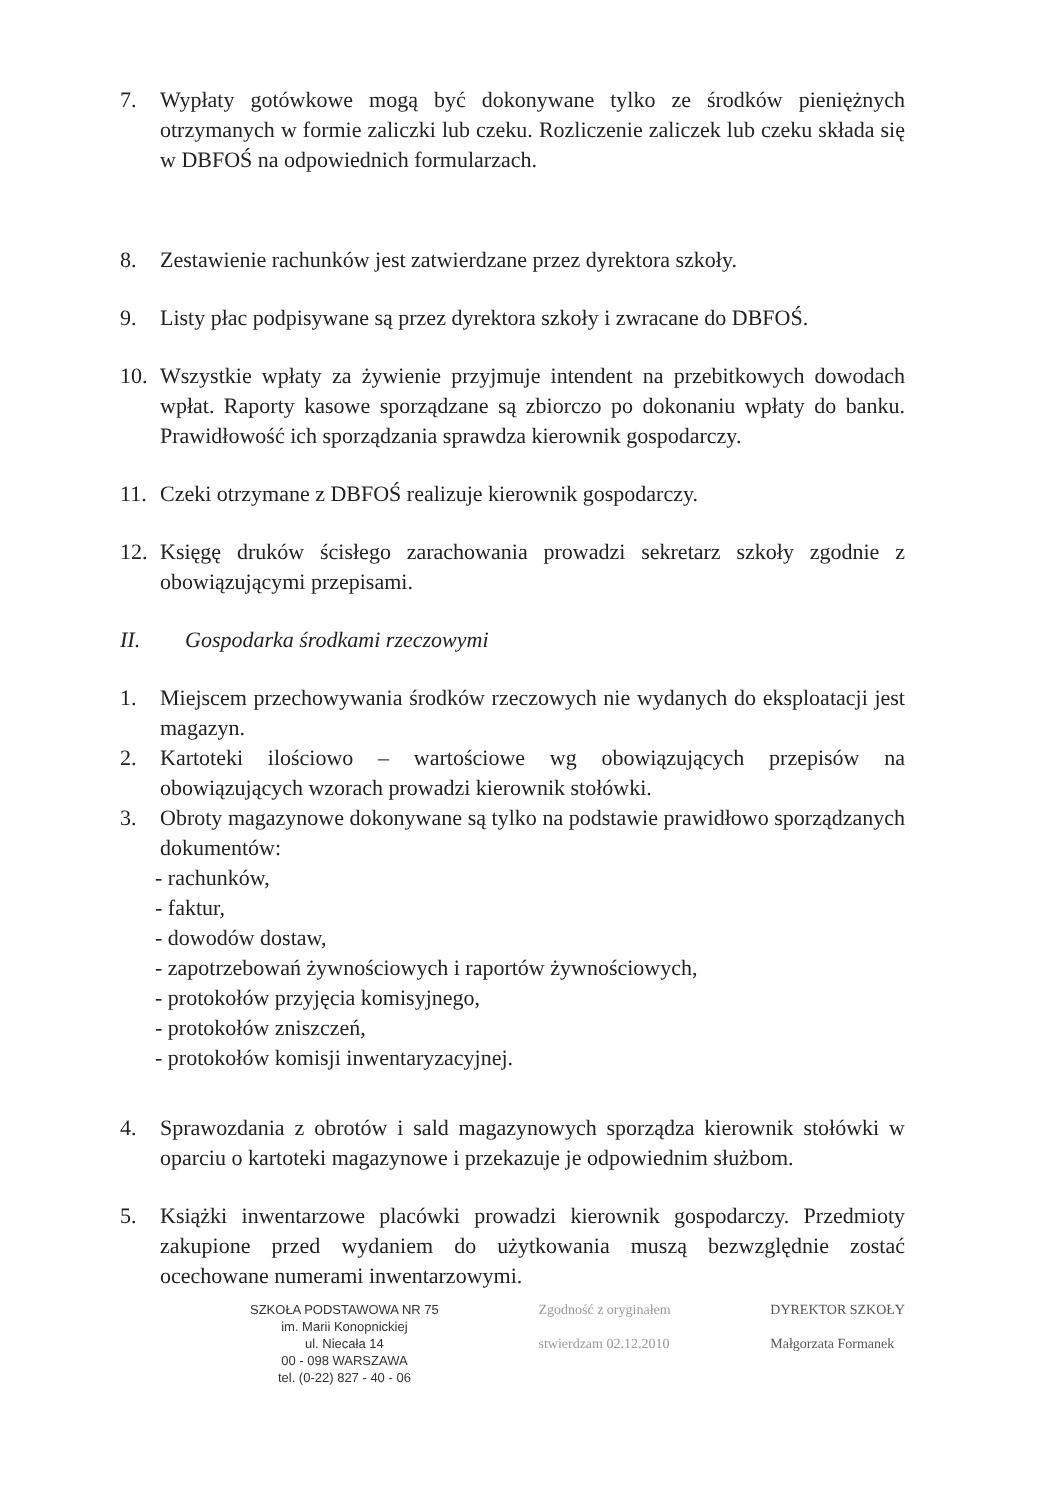7. Wypłaty gotówkowe mogą być dokonywane tylko ze środków pieniężnych otrzymanych w formie zaliczki lub czeku. Rozliczenie zaliczek lub czeku składa się w DBFOŚ na odpowiednich formularzach.
8. Zestawienie rachunków jest zatwierdzane przez dyrektora szkoły.
9. Listy płac podpisywane są przez dyrektora szkoły i zwracane do DBFOŚ.
10. Wszystkie wpłaty za żywienie przyjmuje intendent na przebitkowych dowodach wpłat. Raporty kasowe sporządzane są zbiorczo po dokonaniu wpłaty do banku. Prawidłowość ich sporządzania sprawdza kierownik gospodarczy.
11. Czeki otrzymane z DBFOŚ realizuje kierownik gospodarczy.
12. Księgę druków ścisłego zarachowania prowadzi sekretarz szkoły zgodnie z obowiązującymi przepisami.
II. Gospodarka środkami rzeczowymi
1. Miejscem przechowywania środków rzeczowych nie wydanych do eksploatacji jest magazyn.
2. Kartoteki ilościowo – wartościowe wg obowiązujących przepisów na obowiązujących wzorach prowadzi kierownik stołówki.
3. Obroty magazynowe dokonywane są tylko na podstawie prawidłowo sporządzanych dokumentów:
- rachunków,
- faktur,
- dowodów dostaw,
- zapotrzebowań żywnościowych i raportów żywnościowych,
- protokołów przyjęcia komisyjnego,
- protokołów zniszczeń,
- protokołów komisji inwentaryzacyjnej.
4. Sprawozdania z obrotów i sald magazynowych sporządza kierownik stołówki w oparciu o kartoteki magazynowe i przekazuje je odpowiednim służbom.
5. Książki inwentarzowe placówki prowadzi kierownik gospodarczy. Przedmioty zakupione przed wydaniem do użytkowania muszą bezwzględnie zostać ocechowane numerami inwentarzowymi.
SZKOŁA PODSTAWOWA NR 75
im. Marii Konopnickiej
ul. Niecała 14
00 - 098 WARSZAWA
tel. (0-22) 827 - 40 - 06
Zgodność z oryginałem
stwierdzam 02.12.2010
DYREKTOR SZKOŁY
Małgorzata Formanek